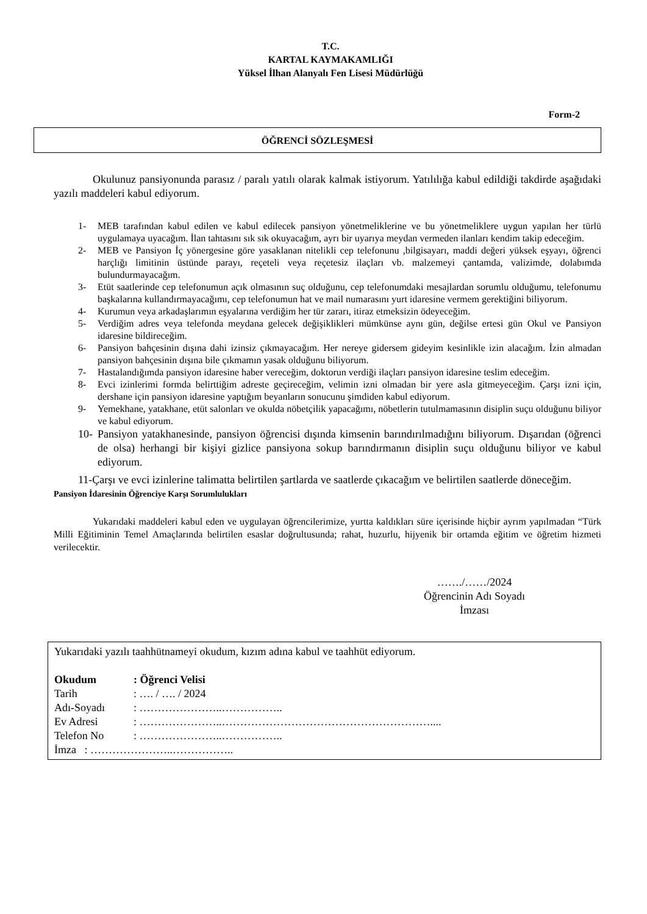T.C.
KARTAL KAYMAKAMLIĞI
Yüksel İlhan Alanyalı Fen Lisesi Müdürlüğü
Form-2
ÖĞRENCİ SÖZLEŞMESİ
Okulunuz pansiyonunda parasız / paralı yatılı olarak kalmak istiyorum. Yatılılığa kabul edildiği takdirde aşağıdaki yazılı maddeleri kabul ediyorum.
1- MEB tarafından kabul edilen ve kabul edilecek pansiyon yönetmeliklerine ve bu yönetmeliklere uygun yapılan her türlü uygulamaya uyacağım. İlan tahtasını sık sık okuyacağım, ayrı bir uyarıya meydan vermeden ilanları kendim takip edeceğim.
2- MEB ve Pansiyon İç yönergesine göre yasaklanan nitelikli cep telefonunu ,bilgisayarı, maddi değeri yüksek eşyayı, öğrenci harçlığı limitinin üstünde parayı, reçeteli veya reçetesiz ilaçları vb. malzemeyi çantamda, valizimde, dolabımda bulundurmayacağım.
3- Etüt saatlerinde cep telefonumun açık olmasının suç olduğunu, cep telefonumdaki mesajlardan sorumlu olduğumu, telefonumu başkalarına kullandırmayacağımı, cep telefonumun hat ve mail numarasını yurt idaresine vermem gerektiğini biliyorum.
4- Kurumun veya arkadaşlarımın eşyalarına verdiğim her tür zararı, itiraz etmeksizin ödeyeceğim.
5- Verdiğim adres veya telefonda meydana gelecek değişiklikleri mümkünse aynı gün, değilse ertesi gün Okul ve Pansiyon idaresine bildireceğim.
6- Pansiyon bahçesinin dışına dahi izinsiz çıkmayacağım. Her nereye gidersem gideyim kesinlikle izin alacağım. İzin almadan pansiyon bahçesinin dışına bile çıkmamın yasak olduğunu biliyorum.
7- Hastalandığımda pansiyon idaresine haber vereceğim, doktorun verdiği ilaçları pansiyon idaresine teslim edeceğim.
8- Evci izinlerimi formda belirttiğim adreste geçireceğim, velimin izni olmadan bir yere asla gitmeyeceğim. Çarşı izni için, dershane için pansiyon idaresine yaptığım beyanların sonucunu şimdiden kabul ediyorum.
9- Yemekhane, yatakhane, etüt salonları ve okulda nöbetçilik yapacağımı, nöbetlerin tutulmamasının disiplin suçu olduğunu biliyor ve kabul ediyorum.
10- Pansiyon yatakhanesinde, pansiyon öğrencisi dışında kimsenin barındırılmadığını biliyorum. Dışarıdan (öğrenci de olsa) herhangi bir kişiyi gizlice pansiyona sokup barındırmanın disiplin suçu olduğunu biliyor ve kabul ediyorum.
11-Çarşı ve evci izinlerine talimatta belirtilen şartlarda ve saatlerde çıkacağım ve belirtilen saatlerde döneceğim.
Pansiyon İdaresinin Öğrenciye Karşı Sorumlulukları
Yukarıdaki maddeleri kabul eden ve uygulayan öğrencilerimize, yurtta kaldıkları süre içerisinde hiçbir ayrım yapılmadan “Türk Milli Eğitiminin Temel Amaçlarında belirtilen esaslar doğrultusunda; rahat, huzurlu, hijyenik bir ortamda eğitim ve öğretim hizmeti verilecektir.
……./……/2024
Öğrencinin Adı Soyadı
İmzası
Yukarıdaki yazılı taahhütnameyi okudum, kızım adına kabul ve taahhüt ediyorum.
Okudum: Öğrenci Velisi
Tarih: …. / …. / 2024
Adı-Soyadı: …………………..……………..
Ev Adresi: …………………..…………………………………………………....
Telefon No: …………………..……………..
İmza : …………………..……………..